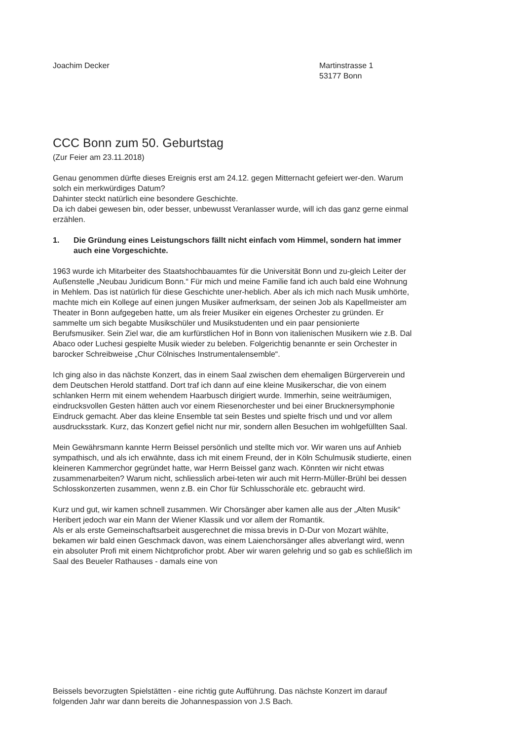Joachim Decker Martinstrasse 1
53177 Bonn
CCC Bonn zum 50. Geburtstag
(Zur Feier am 23.11.2018)
Genau genommen dürfte dieses Ereignis erst am 24.12. gegen Mitternacht gefeiert wer-den. Warum solch ein merkwürdiges Datum?
Dahinter steckt natürlich eine besondere Geschichte.
Da ich dabei gewesen bin, oder besser, unbewusst Veranlasser wurde, will ich das ganz gerne einmal erzählen.
1. Die Gründung eines Leistungschors fällt nicht einfach vom Himmel, sondern hat immer auch eine Vorgeschichte.
1963 wurde ich Mitarbeiter des Staatshochbauamtes für die Universität Bonn und zu-gleich Leiter der Außenstelle „Neubau Juridicum Bonn.“ Für mich und meine Familie fand ich auch bald eine Wohnung in Mehlem. Das ist natürlich für diese Geschichte uner-heblich. Aber als ich mich nach Musik umhörte, machte mich ein Kollege auf einen jungen Musiker aufmerksam, der seinen Job als Kapellmeister am Theater in Bonn aufgegeben hatte, um als freier Musiker ein eigenes Orchester zu gründen. Er sammelte um sich begabte Musikschüler und Musikstudenten und ein paar pensionierte Berufsmusiker. Sein Ziel war, die am kurfürstlichen Hof in Bonn von italienischen Musikern wie z.B. Dal Abaco oder Luchesi gespielte Musik wieder zu beleben. Folgerichtig benannte er sein Orchester in barocker Schreibweise „Chur Cölnisches Instrumentalensemble“.
Ich ging also in das nächste Konzert, das in einem Saal zwischen dem ehemaligen Bürgerverein und dem Deutschen Herold stattfand. Dort traf ich dann auf eine kleine Musikerschar, die von einem schlanken Herrn mit einem wehendem Haarbusch dirigiert wurde. Immerhin, seine weiträumigen, eindrucksvollen Gesten hätten auch vor einem Riesenorchester und bei einer Brucknersymphonie Eindruck gemacht. Aber das kleine Ensemble tat sein Bestes und spielte frisch und und vor allem ausdrucksstark. Kurz, das Konzert gefiel nicht nur mir, sondern allen Besuchen im wohlgefüllten Saal.
Mein Gewährsmann kannte Herrn Beissel persönlich und stellte mich vor. Wir waren uns auf Anhieb sympathisch, und als ich erwähnte, dass ich mit einem Freund, der in Köln Schulmusik studierte, einen kleineren Kammerchor gegründet hatte, war Herrn Beissel ganz wach. Könnten wir nicht etwas zusammenarbeiten? Warum nicht, schliesslich arbei-teten wir auch mit Herrn-Müller-Brühl bei dessen Schlosskonzerten zusammen, wenn z.B. ein Chor für Schlusschoräle etc. gebraucht wird.
Kurz und gut, wir kamen schnell zusammen. Wir Chorsänger aber kamen alle aus der „Alten Musik“ Heribert jedoch war ein Mann der Wiener Klassik und vor allem der Romantik.
Als er als erste Gemeinschaftsarbeit ausgerechnet die missa brevis in D-Dur von Mozart wählte, bekamen wir bald einen Geschmack davon, was einem Laienchorsänger alles abverlangt wird, wenn ein absoluter Profi mit einem Nichtprofichor probt. Aber wir waren gelehrig und so gab es schließlich im Saal des Beueler Rathauses - damals eine von
Beissels bevorzugten Spielstätten - eine richtig gute Aufführung. Das nächste Konzert im darauf folgenden Jahr war dann bereits die Johannespassion von J.S Bach.